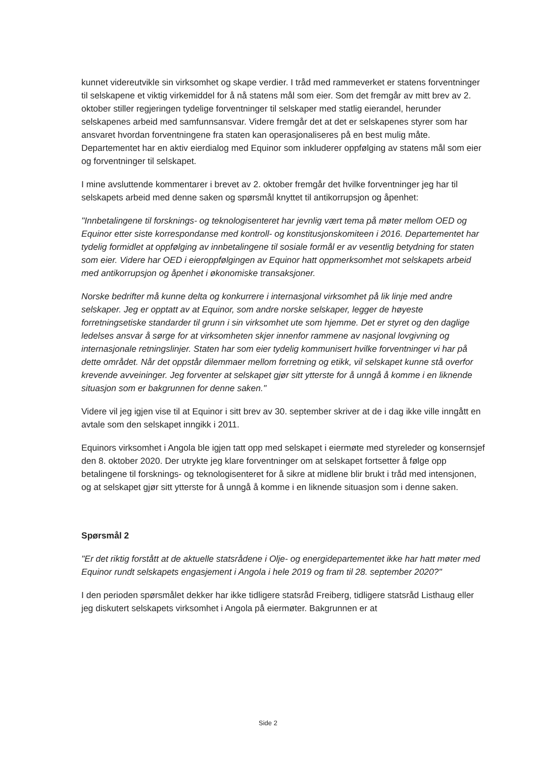kunnet videreutvikle sin virksomhet og skape verdier. I tråd med rammeverket er statens forventninger til selskapene et viktig virkemiddel for å nå statens mål som eier. Som det fremgår av mitt brev av 2. oktober stiller regjeringen tydelige forventninger til selskaper med statlig eierandel, herunder selskapenes arbeid med samfunnsansvar. Videre fremgår det at det er selskapenes styrer som har ansvaret hvordan forventningene fra staten kan operasjonaliseres på en best mulig måte. Departementet har en aktiv eierdialog med Equinor som inkluderer oppfølging av statens mål som eier og forventninger til selskapet.
I mine avsluttende kommentarer i brevet av 2. oktober fremgår det hvilke forventninger jeg har til selskapets arbeid med denne saken og spørsmål knyttet til antikorrupsjon og åpenhet:
"Innbetalingene til forsknings- og teknologisenteret har jevnlig vært tema på møter mellom OED og Equinor etter siste korrespondanse med kontroll- og konstitusjonskomiteen i 2016. Departementet har tydelig formidlet at oppfølging av innbetalingene til sosiale formål er av vesentlig betydning for staten som eier. Videre har OED i eieroppfølgingen av Equinor hatt oppmerksomhet mot selskapets arbeid med antikorrupsjon og åpenhet i økonomiske transaksjoner.
Norske bedrifter må kunne delta og konkurrere i internasjonal virksomhet på lik linje med andre selskaper. Jeg er opptatt av at Equinor, som andre norske selskaper, legger de høyeste forretningsetiske standarder til grunn i sin virksomhet ute som hjemme. Det er styret og den daglige ledelses ansvar å sørge for at virksomheten skjer innenfor rammene av nasjonal lovgivning og internasjonale retningslinjer. Staten har som eier tydelig kommunisert hvilke forventninger vi har på dette området. Når det oppstår dilemmaer mellom forretning og etikk, vil selskapet kunne stå overfor krevende avveininger. Jeg forventer at selskapet gjør sitt ytterste for å unngå å komme i en liknende situasjon som er bakgrunnen for denne saken."
Videre vil jeg igjen vise til at Equinor i sitt brev av 30. september skriver at de i dag ikke ville inngått en avtale som den selskapet inngikk i 2011.
Equinors virksomhet i Angola ble igjen tatt opp med selskapet i eiermøte med styreleder og konsernsjef den 8. oktober 2020. Der utrykte jeg klare forventninger om at selskapet fortsetter å følge opp betalingene til forsknings- og teknologisenteret for å sikre at midlene blir brukt i tråd med intensjonen, og at selskapet gjør sitt ytterste for å unngå å komme i en liknende situasjon som i denne saken.
Spørsmål 2
"Er det riktig forstått at de aktuelle statsrådene i Olje- og energidepartementet ikke har hatt møter med Equinor rundt selskapets engasjement i Angola i hele 2019 og fram til 28. september 2020?"
I den perioden spørsmålet dekker har ikke tidligere statsråd Freiberg, tidligere statsråd Listhaug eller jeg diskutert selskapets virksomhet i Angola på eiermøter. Bakgrunnen er at
Side 2